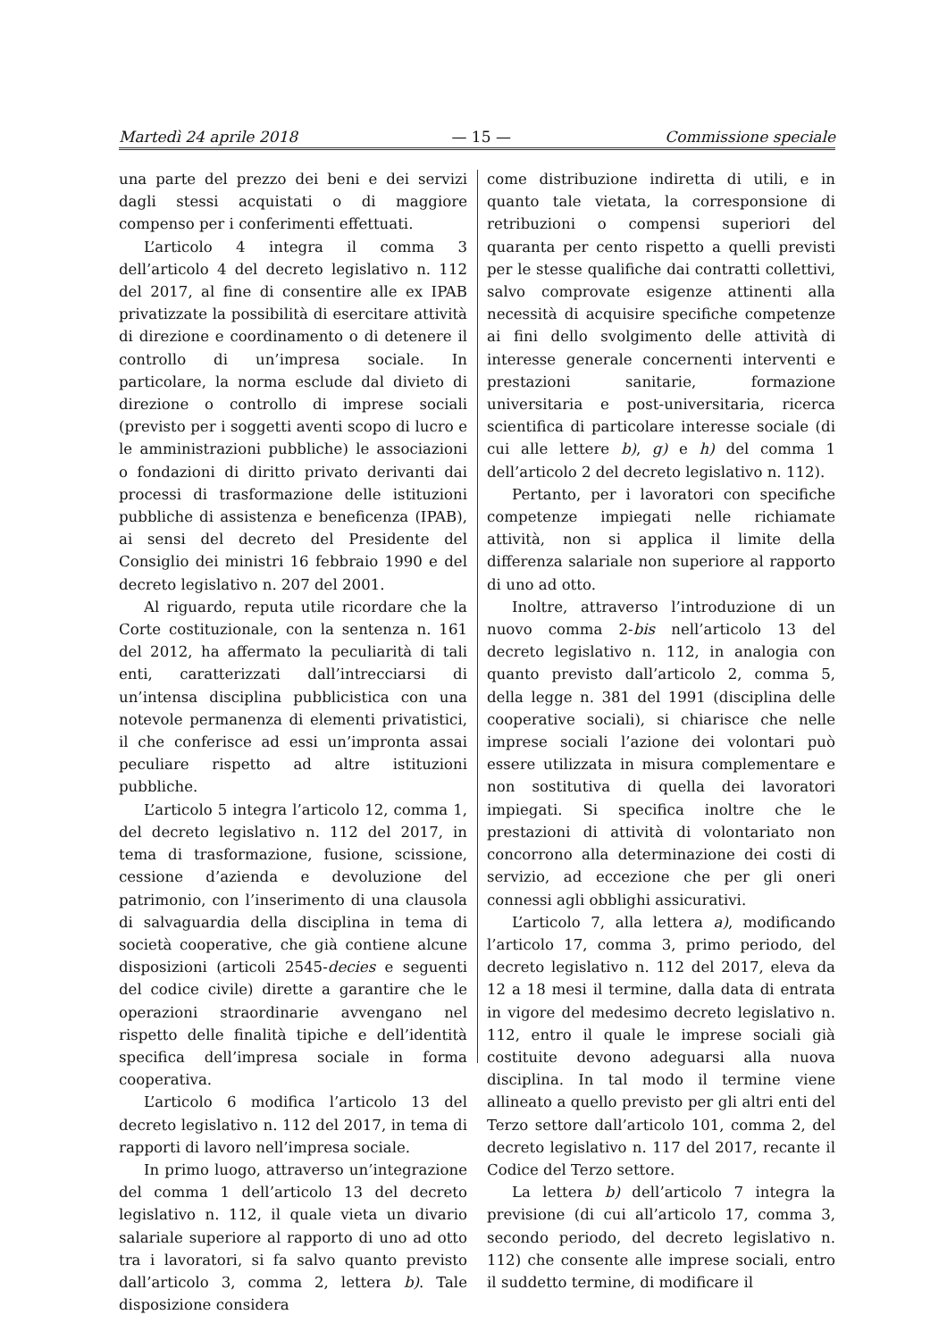Martedì 24 aprile 2018 — 15 — Commissione speciale
una parte del prezzo dei beni e dei servizi dagli stessi acquistati o di maggiore compenso per i conferimenti effettuati.
L’articolo 4 integra il comma 3 dell’articolo 4 del decreto legislativo n. 112 del 2017, al fine di consentire alle ex IPAB privatizzate la possibilità di esercitare attività di direzione e coordinamento o di detenere il controllo di un’impresa sociale. In particolare, la norma esclude dal divieto di direzione o controllo di imprese sociali (previsto per i soggetti aventi scopo di lucro e le amministrazioni pubbliche) le associazioni o fondazioni di diritto privato derivanti dai processi di trasformazione delle istituzioni pubbliche di assistenza e beneficenza (IPAB), ai sensi del decreto del Presidente del Consiglio dei ministri 16 febbraio 1990 e del decreto legislativo n. 207 del 2001.
Al riguardo, reputa utile ricordare che la Corte costituzionale, con la sentenza n. 161 del 2012, ha affermato la peculiarità di tali enti, caratterizzati dall’intrecciarsi di un’intensa disciplina pubblicistica con una notevole permanenza di elementi privatistici, il che conferisce ad essi un’impronta assai peculiare rispetto ad altre istituzioni pubbliche.
L’articolo 5 integra l’articolo 12, comma 1, del decreto legislativo n. 112 del 2017, in tema di trasformazione, fusione, scissione, cessione d’azienda e devoluzione del patrimonio, con l’inserimento di una clausola di salvaguardia della disciplina in tema di società cooperative, che già contiene alcune disposizioni (articoli 2545-decies e seguenti del codice civile) dirette a garantire che le operazioni straordinarie avvengano nel rispetto delle finalità tipiche e dell’identità specifica dell’impresa sociale in forma cooperativa.
L’articolo 6 modifica l’articolo 13 del decreto legislativo n. 112 del 2017, in tema di rapporti di lavoro nell’impresa sociale.
In primo luogo, attraverso un’integrazione del comma 1 dell’articolo 13 del decreto legislativo n. 112, il quale vieta un divario salariale superiore al rapporto di uno ad otto tra i lavoratori, si fa salvo quanto previsto dall’articolo 3, comma 2, lettera b). Tale disposizione considera
come distribuzione indiretta di utili, e in quanto tale vietata, la corresponsione di retribuzioni o compensi superiori del quaranta per cento rispetto a quelli previsti per le stesse qualifiche dai contratti collettivi, salvo comprovate esigenze attinenti alla necessità di acquisire specifiche competenze ai fini dello svolgimento delle attività di interesse generale concernenti interventi e prestazioni sanitarie, formazione universitaria e post-universitaria, ricerca scientifica di particolare interesse sociale (di cui alle lettere b), g) e h) del comma 1 dell’articolo 2 del decreto legislativo n. 112).
Pertanto, per i lavoratori con specifiche competenze impiegati nelle richiamate attività, non si applica il limite della differenza salariale non superiore al rapporto di uno ad otto.
Inoltre, attraverso l’introduzione di un nuovo comma 2-bis nell’articolo 13 del decreto legislativo n. 112, in analogia con quanto previsto dall’articolo 2, comma 5, della legge n. 381 del 1991 (disciplina delle cooperative sociali), si chiarisce che nelle imprese sociali l’azione dei volontari può essere utilizzata in misura complementare e non sostitutiva di quella dei lavoratori impiegati. Si specifica inoltre che le prestazioni di attività di volontariato non concorrono alla determinazione dei costi di servizio, ad eccezione che per gli oneri connessi agli obblighi assicurativi.
L’articolo 7, alla lettera a), modificando l’articolo 17, comma 3, primo periodo, del decreto legislativo n. 112 del 2017, eleva da 12 a 18 mesi il termine, dalla data di entrata in vigore del medesimo decreto legislativo n. 112, entro il quale le imprese sociali già costituite devono adeguarsi alla nuova disciplina. In tal modo il termine viene allineato a quello previsto per gli altri enti del Terzo settore dall’articolo 101, comma 2, del decreto legislativo n. 117 del 2017, recante il Codice del Terzo settore.
La lettera b) dell’articolo 7 integra la previsione (di cui all’articolo 17, comma 3, secondo periodo, del decreto legislativo n. 112) che consente alle imprese sociali, entro il suddetto termine, di modificare il